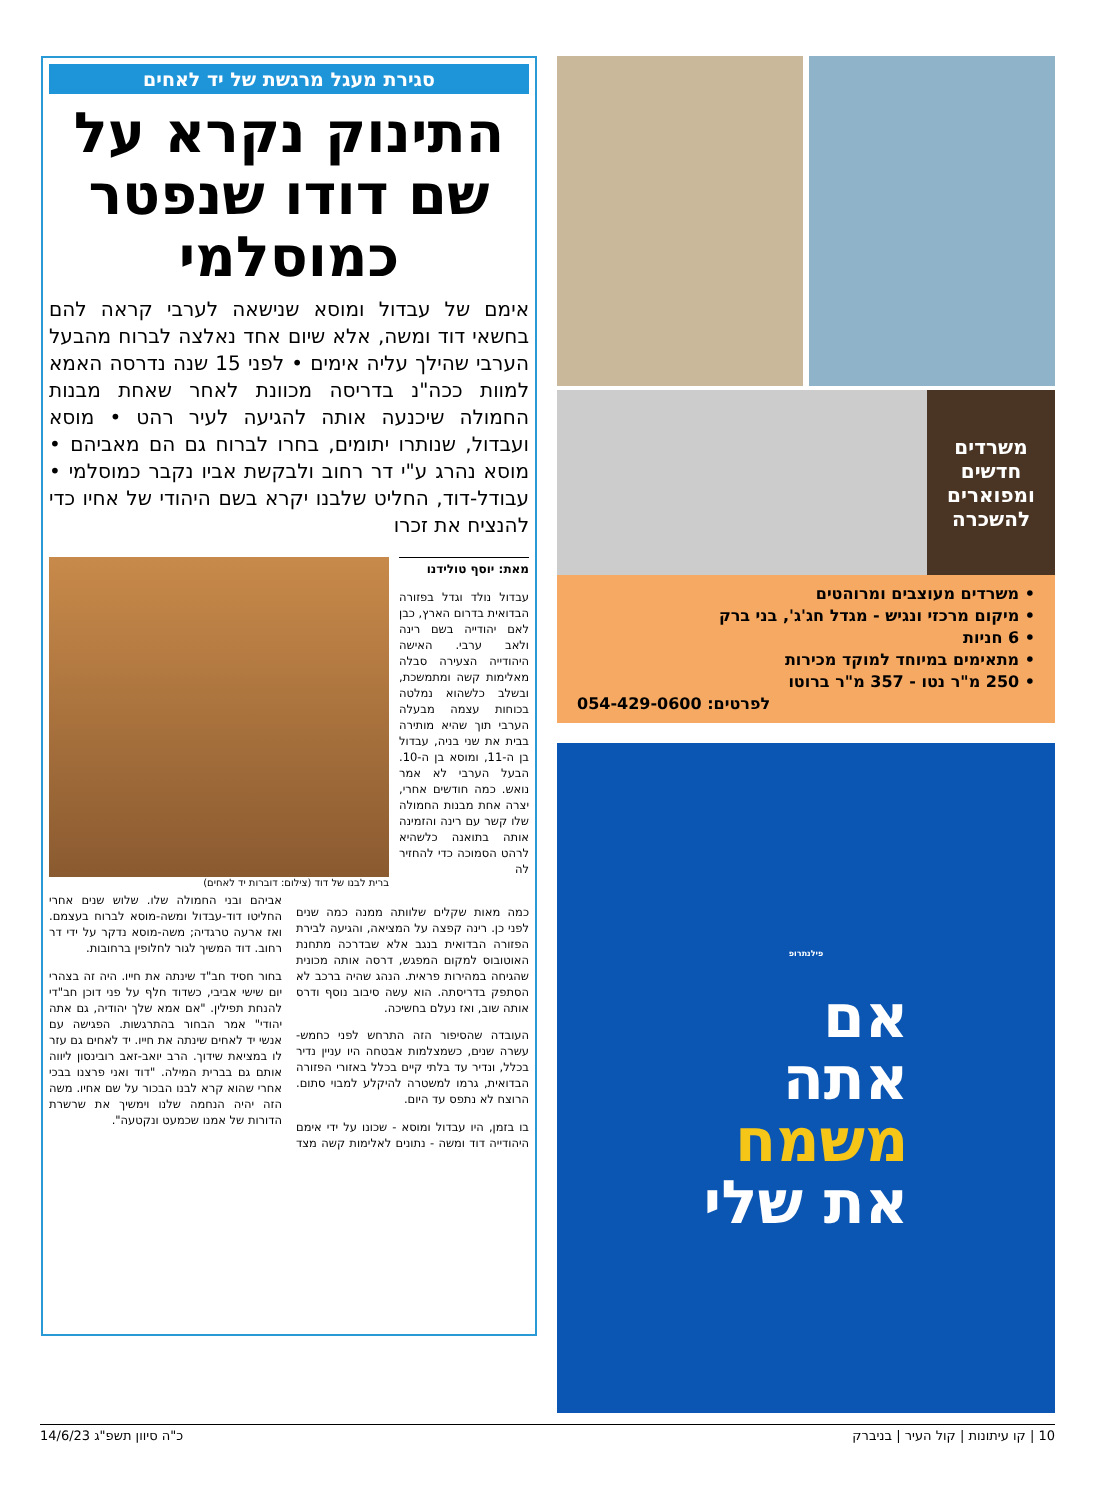משרדים חדשים ומפוארים להשכרה
• משרדים מעוצבים ומרוהטים
• מיקום מרכזי ונגיש - מגדל חג'ג', בני ברק
• 6 חניות
• מתאימים במיוחד למוקד מכירות
• 250 מ"ר נטו - 357 מ"ר ברוטו
לפרטים: 054-429-0600
פילנתרופ
אם
אתה
משמח
את שלי
סגירת מעגל מרגשת של יד לאחים
התינוק נקרא על שם דודו שנפטר כמוסלמי
אימם של עבדול ומוסא שנישאה לערבי קראה להם בחשאי דוד ומשה, אלא שיום אחד נאלצה לברוח מהבעל הערבי שהילך עליה אימים • לפני 15 שנה נדרסה האמא למוות ככה"נ בדריסה מכוונת לאחר שאחת מבנות החמולה שיכנעה אותה להגיעה לעיר רהט • מוסא ועבדול, שנותרו יתומים, בחרו לברוח גם הם מאביהם • מוסא נהרג ע"י דר רחוב ולבקשת אביו נקבר כמוסלמי • עבודל-דוד, החליט שלבנו יקרא בשם היהודי של אחיו כדי להנציח את זכרו
מאת: יוסף טולידנו
עבדול נולד וגדל בפזורה הבדואית בדרום הארץ, כבן לאם יהודייה בשם רינה ולאב ערבי. האישה היהודייה הצעירה סבלה מאלימות קשה ומתמשכת, ובשלב כלשהוא נמלטה בכוחות עצמה מבעלה הערבי תוך שהיא מותירה בבית את שני בניה, עבדול בן ה-11, ומוסא בן ה-10. הבעל הערבי לא אמר נואש. כמה חודשים אחרי, יצרה אחת מבנות החמולה שלו קשר עם רינה והזמינה אותה בתואנה כלשהיא לרהט הסמוכה כדי להחזיר לה
ברית לבנו של דוד (צילום: דוברות יד לאחים)
כמה מאות שקלים שלוותה ממנה כמה שנים לפני כן. רינה קפצה על המציאה, והגיעה לבירת הפזורה הבדואית בנגב אלא שבדרכה מתחנת האוטובוס למקום המפגש, דרסה אותה מכונית שהגיחה במהירות פראית. הנהג שהיה ברכב לא הסתפק בדריסתה. הוא עשה סיבוב נוסף ודרס אותה שוב, ואז נעלם בחשיכה.
העובדה שהסיפור הזה התרחש לפני כחמש-עשרה שנים, כשמצלמות אבטחה היו עניין נדיר בכלל, ונדיר עד בלתי קיים בכלל באזורי הפזורה הבדואית, גרמו למשטרה להיקלע למבוי סתום. הרוצח לא נתפס עד היום.
בו בזמן, היו עבדול ומוסא - שכונו על ידי אימם היהודייה דוד ומשה - נתונים לאלימות קשה מצד אביהם ובני החמולה שלו. שלוש שנים אחרי החליטו דוד-עבדול ומשה-מוסא לברוח בעצמם. ואז ארעה טרגדיה; משה-מוסא נדקר על ידי דר רחוב. דוד המשיך לגור לחלופין ברחובות.
בחור חסיד חב"ד שינתה את חייו. היה זה בצהרי יום שישי אביבי, כשדוד חלף על פני דוכן חב"די להנחת תפילין. "אם אמא שלך יהודיה, גם אתה יהודי" אמר הבחור בהתרגשות. הפגישה עם אנשי יד לאחים שינתה את חייו. יד לאחים גם עזר לו במציאת שידוך. הרב יואב-זאב רובינסון ליווה אותם גם בברית המילה. "דוד ואני פרצנו בבכי אחרי שהוא קרא לבנו הבכור על שם אחיו. משה הזה יהיה הנחמה שלנו וימשיך את שרשרת הדורות של אמנו שכמעט ונקטעה".
10 | קו עיתונות | קול העיר | בניברק כ"ה סיוון תשפ"ג 14/6/23